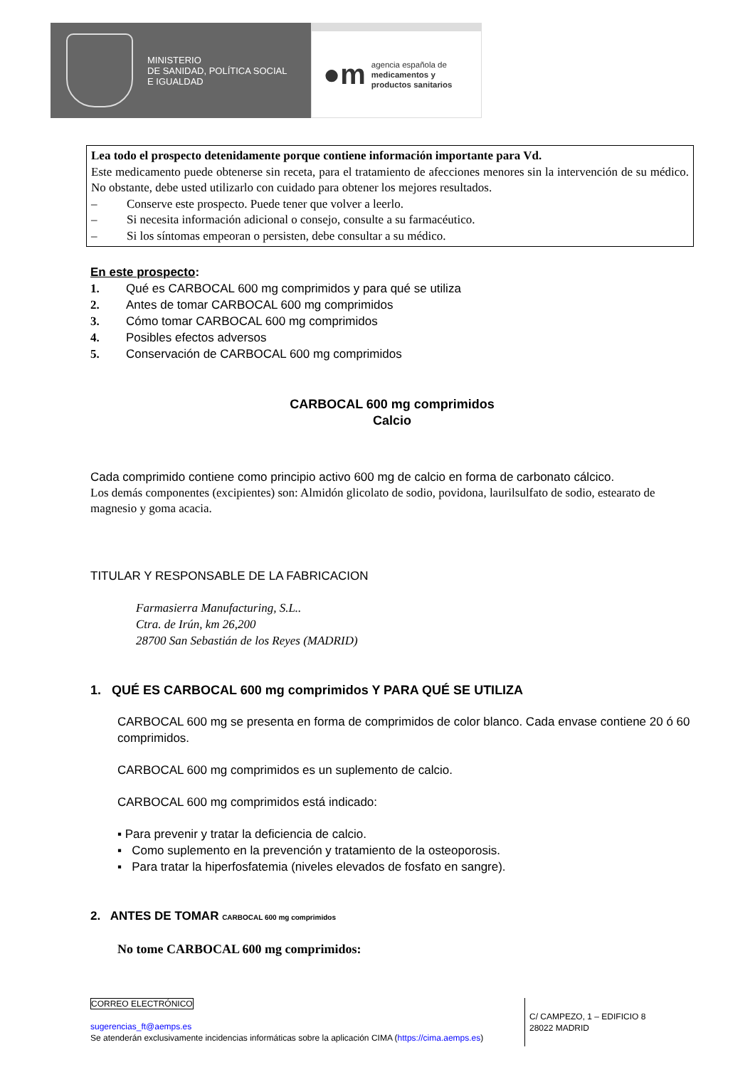MINISTERIO
DE SANIDAD, POLÍTICA SOCIAL
E IGUALDAD
●m
agencia española de
medicamentos y
productos sanitarios
Lea todo el prospecto detenidamente porque contiene información importante para Vd.
Este medicamento puede obtenerse sin receta, para el tratamiento de afecciones menores sin la intervención de su médico. No obstante, debe usted utilizarlo con cuidado para obtener los mejores resultados.
– Conserve este prospecto. Puede tener que volver a leerlo.
– Si necesita información adicional o consejo, consulte a su farmacéutico.
– Si los síntomas empeoran o persisten, debe consultar a su médico.
En este prospecto:
1. Qué es CARBOCAL 600 mg comprimidos y para qué se utiliza
2. Antes de tomar CARBOCAL 600 mg comprimidos
3. Cómo tomar CARBOCAL 600 mg comprimidos
4. Posibles efectos adversos
5. Conservación de CARBOCAL 600 mg comprimidos
CARBOCAL 600 mg comprimidos
Calcio
Cada comprimido contiene como principio activo 600 mg de calcio en forma de carbonato cálcico.
Los demás componentes (excipientes) son: Almidón glicolato de sodio, povidona, laurilsulfato de sodio, estearato de magnesio y goma acacia.
TITULAR Y RESPONSABLE DE LA FABRICACION
Farmasierra Manufacturing, S.L..
Ctra. de Irún, km 26,200
28700 San Sebastián de los Reyes (MADRID)
1. QUÉ ES CARBOCAL 600 mg comprimidos Y PARA QUÉ SE UTILIZA
CARBOCAL 600 mg se presenta en forma de comprimidos de color blanco. Cada envase contiene 20 ó 60 comprimidos.
CARBOCAL 600 mg comprimidos es un suplemento de calcio.
CARBOCAL 600 mg comprimidos está indicado:
▪ Para prevenir y tratar la deficiencia de calcio.
▪ Como suplemento en la prevención y tratamiento de la osteoporosis.
▪ Para tratar la hiperfosfatemia (niveles elevados de fosfato en sangre).
2. ANTES DE TOMAR CARBOCAL 600 mg comprimidos
No tome CARBOCAL 600 mg comprimidos:
CORREO ELECTRÓNICO
sugerencias_ft@aemps.es
Se atenderán exclusivamente incidencias informáticas sobre la aplicación CIMA (https://cima.aemps.es)
C/ CAMPEZO, 1 – EDIFICIO 8
28022 MADRID